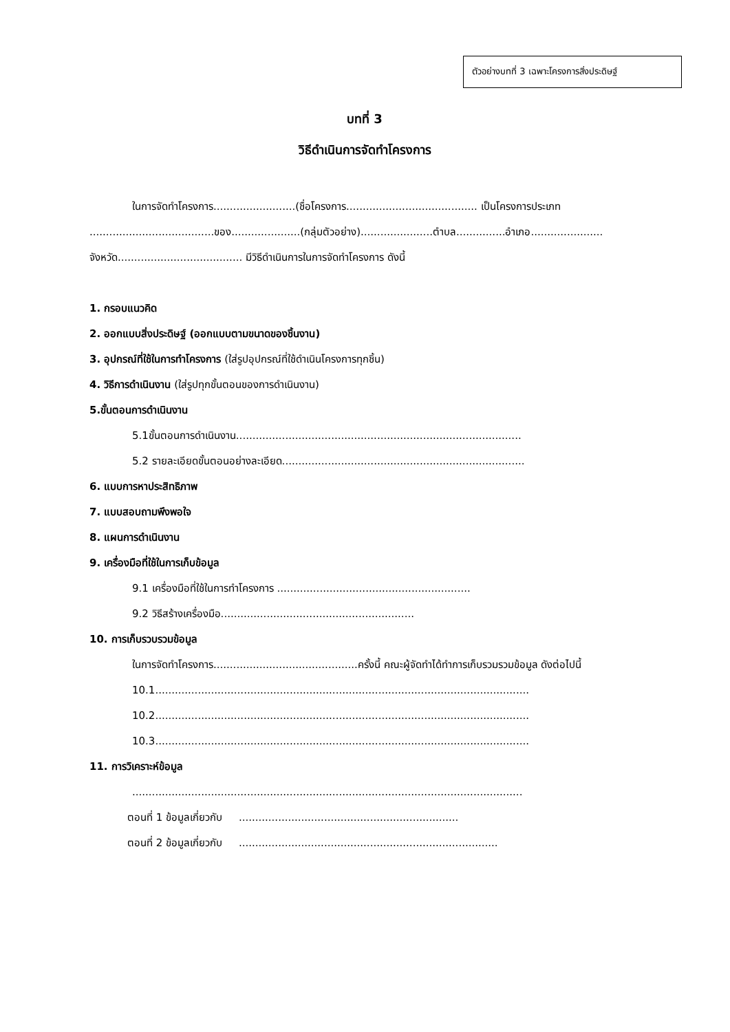ตัวอย่างบทที่ 3 เฉพาะโครงการสิ่งประดิษฐ์
บทที่ 3
วิธีดำเนินการจัดทำโครงการ
ในการจัดทำโครงการ.........................(ชื่อโครงการ........................................ เป็นโครงการประเภท ......................................ของ.....................(กลุ่มตัวอย่าง)......................ตำบล...............อำเภอ...................... จังหวัด...................................... มีวิธีดำเนินการในการจัดทำโครงการ ดังนี้
1. กรอบแนวคิด
2. ออกแบบสิ่งประดิษฐ์ (ออกแบบตามขนาดของชิ้นงาน)
3. อุปกรณ์ที่ใช้ในการทำโครงการ (ใส่รูปอุปกรณ์ที่ใช้ดำเนินโครงการทุกชิ้น)
4. วิธีการดำเนินงาน (ใส่รูปทุกขั้นตอนของการดำเนินงาน)
5.ขั้นตอนการดำเนินงาน
5.1ขั้นตอนการดำเนินงาน.......................................................................................
5.2 รายละเอียดขั้นตอนอย่างละเอียด..........................................................................
6. แบบการหาประสิทธิภาพ
7. แบบสอบถามพึงพอใจ
8. แผนการดำเนินงาน
9. เครื่องมือที่ใช้ในการเก็บข้อมูล
9.1 เครื่องมือที่ใช้ในการทำโครงการ ...........................................................
9.2 วิธีสร้างเครื่องมือ...........................................................
10. การเก็บรวบรวมข้อมูล
ในการจัดทำโครงการ............................................ครั้งนี้ คณะผู้จัดทำได้ทำการเก็บรวมรวมข้อมูล ดังต่อไปนี้
10.1..................................................................................................................
10.2..................................................................................................................
10.3..................................................................................................................
11. การวิเคราะห์ข้อมูล
.......................................................................................................................
ตอนที่ 1 ข้อมูลเกี่ยวกับ ...................................................................
ตอนที่ 2 ข้อมูลเกี่ยวกับ ...............................................................................